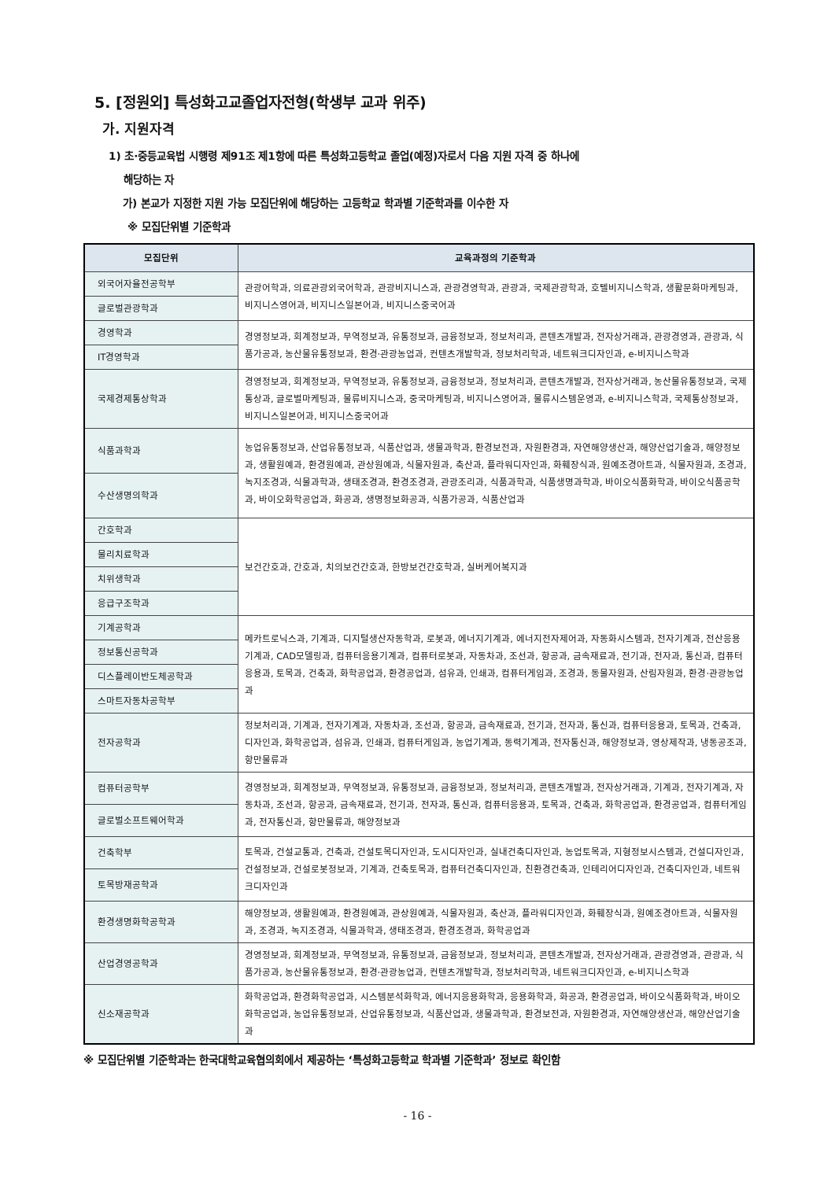5. [정원외] 특성화고교졸업자전형(학생부 교과 위주)
가. 지원자격
1) 초·중등교육법 시행령 제91조 제1항에 따른 특성화고등학교 졸업(예정)자로서 다음 지원 자격 중 하나에
해당하는 자
가) 본교가 지정한 지원 가능 모집단위에 해당하는 고등학교 학과별 기준학과를 이수한 자
※ 모집단위별 기준학과
| 모집단위 | 교육과정의 기준학과 |
| --- | --- |
| 외국어자율전공학부 | 관광어학과, 의료관광외국어학과, 관광비지니스과, 관광경영학과, 관광과, 국제관광학과, 호텔비지니스학과, 생활문화마케팅과, 비지니스영어과, 비지니스일본어과, 비지니스중국어과 |
| 글로벌관광학과 | |
| 경영학과 | 경영정보과, 회계정보과, 무역정보과, 유통정보과, 금융정보과, 정보처리과, 콘텐츠개발과, 전자상거래과, 관광경영과, 관광과, 식품가공과, 농산물유통정보과, 환경·관광농업과, 컨텐츠개발학과, 정보처리학과, 네트워크디자인과, e-비지니스학과 |
| IT경영학과 | |
| 국제경제통상학과 | 경영정보과, 회계정보과, 무역정보과, 유통정보과, 금융정보과, 정보처리과, 콘텐츠개발과, 전자상거래과, 농산물유통정보과, 국제통상과, 글로벌마케팅과, 물류비지니스과, 중국마케팅과, 비지니스영어과, 물류시스템운영과, e-비지니스학과, 국제통상정보과, 비지니스일본어과, 비지니스중국어과 |
| 식품과학과 | 농업유통정보과, 산업유통정보과, 식품산업과, 생물과학과, 환경보전과, 자원환경과, 자연해양생산과, 해양산업기술과, 해양정보과, 생활원예과, 환경원예과, 관상원예과, 식물자원과, 축산과, 플라워디자인과, 화훼장식과, 원예조경아트과, 식물자원과, 조경과, 녹지조경과, 식물과학과, 생태조경과, 환경조경과, 관광조리과, 식품과학과, 식품생명과학과, 바이오식품화학과, 바이오식품공학과, 바이오화학공업과, 화공과, 생명정보화공과, 식품가공과, 식품산업과 |
| 수산생명의학과 | |
| 간호학과 | 보건간호과, 간호과, 치의보건간호과, 한방보건간호학과, 실버케어복지과 |
| 물리치료학과 | |
| 치위생학과 | |
| 응급구조학과 | |
| 기계공학과 | 메카트로닉스과, 기계과, 디지털생산자동학과, 로봇과, 에너지기계과, 에너지전자제어과, 자동화시스템과, 전자기계과, 전산응용기계과, CAD모델링과, 컴퓨터응용기계과, 컴퓨터로봇과, 자동차과, 조선과, 항공과, 금속재료과, 전기과, 전자과, 통신과, 컴퓨터응용과, 토목과, 건축과, 화학공업과, 환경공업과, 섬유과, 인쇄과, 컴퓨터게임과, 조경과, 동물자원과, 산림자원과, 환경·관광농업과 |
| 정보통신공학과 | |
| 디스플레이반도체공학과 | |
| 스마트자동차공학부 | |
| 전자공학과 | 정보처리과, 기계과, 전자기계과, 자동차과, 조선과, 항공과, 금속재료과, 전기과, 전자과, 통신과, 컴퓨터응용과, 토목과, 건축과, 디자인과, 화학공업과, 섬유과, 인쇄과, 컴퓨터게임과, 농업기계과, 동력기계과, 전자통신과, 해양정보과, 영상제작과, 냉동공조과, 항만물류과 |
| 컴퓨터공학부 | 경영정보과, 회계정보과, 무역정보과, 유통정보과, 금융정보과, 정보처리과, 콘텐츠개발과, 전자상거래과, 기계과, 전자기계과, 자동차과, 조선과, 항공과, 금속재료과, 전기과, 전자과, 통신과, 컴퓨터응용과, 토목과, 건축과, 화학공업과, 환경공업과, 컴퓨터게임과, 전자통신과, 항만물류과, 해양정보과 |
| 글로벌소프트웨어학과 | |
| 건축학부 | 토목과, 건설교통과, 건축과, 건설토목디자인과, 도시디자인과, 실내건축디자인과, 농업토목과, 지형정보시스템과, 건설디자인과, 건설정보과, 건설로봇정보과, 기계과, 건축토목과, 컴퓨터건축디자인과, 친환경건축과, 인테리어디자인과, 건축디자인과, 네트워크디자인과 |
| 토목방재공학과 | |
| 환경생명화학공학과 | 해양정보과, 생활원예과, 환경원예과, 관상원예과, 식물자원과, 축산과, 플라워디자인과, 화훼장식과, 원예조경아트과, 식물자원과, 조경과, 녹지조경과, 식물과학과, 생태조경과, 환경조경과, 화학공업과 |
| 산업경영공학과 | 경영정보과, 회계정보과, 무역정보과, 유통정보과, 금융정보과, 정보처리과, 콘텐츠개발과, 전자상거래과, 관광경영과, 관광과, 식품가공과, 농산물유통정보과, 환경·관광농업과, 컨텐츠개발학과, 정보처리학과, 네트워크디자인과, e-비지니스학과 |
| 신소재공학과 | 화학공업과, 환경화학공업과, 시스템분석화학과, 에너지응용화학과, 응용화학과, 화공과, 환경공업과, 바이오식품화학과, 바이오화학공업과, 농업유통정보과, 산업유통정보과, 식품산업과, 생물과학과, 환경보전과, 자원환경과, 자연해양생산과, 해양산업기술과 |
※ 모집단위별 기준학과는 한국대학교육협의회에서 제공하는 ‘특성화고등학교 학과별 기준학과’ 정보로 확인함
- 16 -